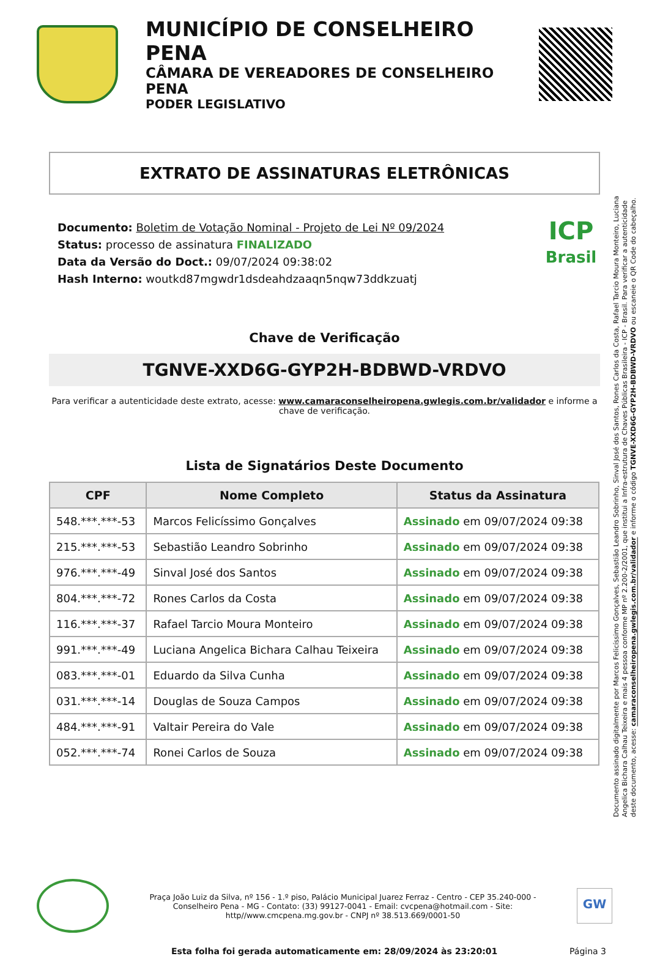MUNICÍPIO DE CONSELHEIRO PENA
CÂMARA DE VEREADORES DE CONSELHEIRO PENA
PODER LEGISLATIVO
EXTRATO DE ASSINATURAS ELETRÔNICAS
Documento: Boletim de Votação Nominal - Projeto de Lei Nº 09/2024
Status: processo de assinatura FINALIZADO
Data da Versão do Doct.: 09/07/2024 09:38:02
Hash Interno: woutkd87mgwdr1dsdeahdzaaqn5nqw73ddkzuatj
ICP
Brasil
Chave de Verificação
TGNVE-XXD6G-GYP2H-BDBWD-VRDVO
Para verificar a autenticidade deste extrato, acesse: www.camaraconselheiropena.gwlegis.com.br/validador e informe a chave de verificação.
Lista de Signatários Deste Documento
| CPF | Nome Completo | Status da Assinatura |
| --- | --- | --- |
| 548.***.***-53 | Marcos Felicíssimo Gonçalves | Assinado em 09/07/2024 09:38 |
| 215.***.***-53 | Sebastião Leandro Sobrinho | Assinado em 09/07/2024 09:38 |
| 976.***.***-49 | Sinval José dos Santos | Assinado em 09/07/2024 09:38 |
| 804.***.***-72 | Rones Carlos da Costa | Assinado em 09/07/2024 09:38 |
| 116.***.***-37 | Rafael Tarcio Moura Monteiro | Assinado em 09/07/2024 09:38 |
| 991.***.***-49 | Luciana Angelica Bichara Calhau Teixeira | Assinado em 09/07/2024 09:38 |
| 083.***.***-01 | Eduardo da Silva Cunha | Assinado em 09/07/2024 09:38 |
| 031.***.***-14 | Douglas de Souza Campos | Assinado em 09/07/2024 09:38 |
| 484.***.***-91 | Valtair Pereira do Vale | Assinado em 09/07/2024 09:38 |
| 052.***.***-74 | Ronei Carlos de Souza | Assinado em 09/07/2024 09:38 |
Documento assinado digitalmente por Marcos Felicíssimo Gonçalves, Sebastião Leandro Sobrinho, Sinval José dos Santos, Rones Carlos da Costa, Rafael Tarcio Moura Monteiro, Luciana Angelica Bichara Calhau Teixeira e mais 4 pessoa conforme MP nº 2.200-2/2001, que institui a Infra-estrutura de Chaves Públicas Brasileira - ICP - Brasil. Para verificar a autenticidade deste documento, acesse: camaraconselheiropena.gwlegis.com.br/validador e informe o código TGNVE-XXD6G-GYP2H-BDBWD-VRDVO ou escaneie o QR Code do cabeçalho.
Praça João Luiz da Silva, nº 156 - 1.º piso, Palácio Municipal Juarez Ferraz - Centro - CEP 35.240-000 - Conselheiro Pena - MG - Contato: (33) 99127-0041 - Email: cvcpena@hotmail.com - Site: http//www.cmcpena.mg.gov.br - CNPJ nº 38.513.669/0001-50
GW
Esta folha foi gerada automaticamente em: 28/09/2024 às 23:20:01 Página 3